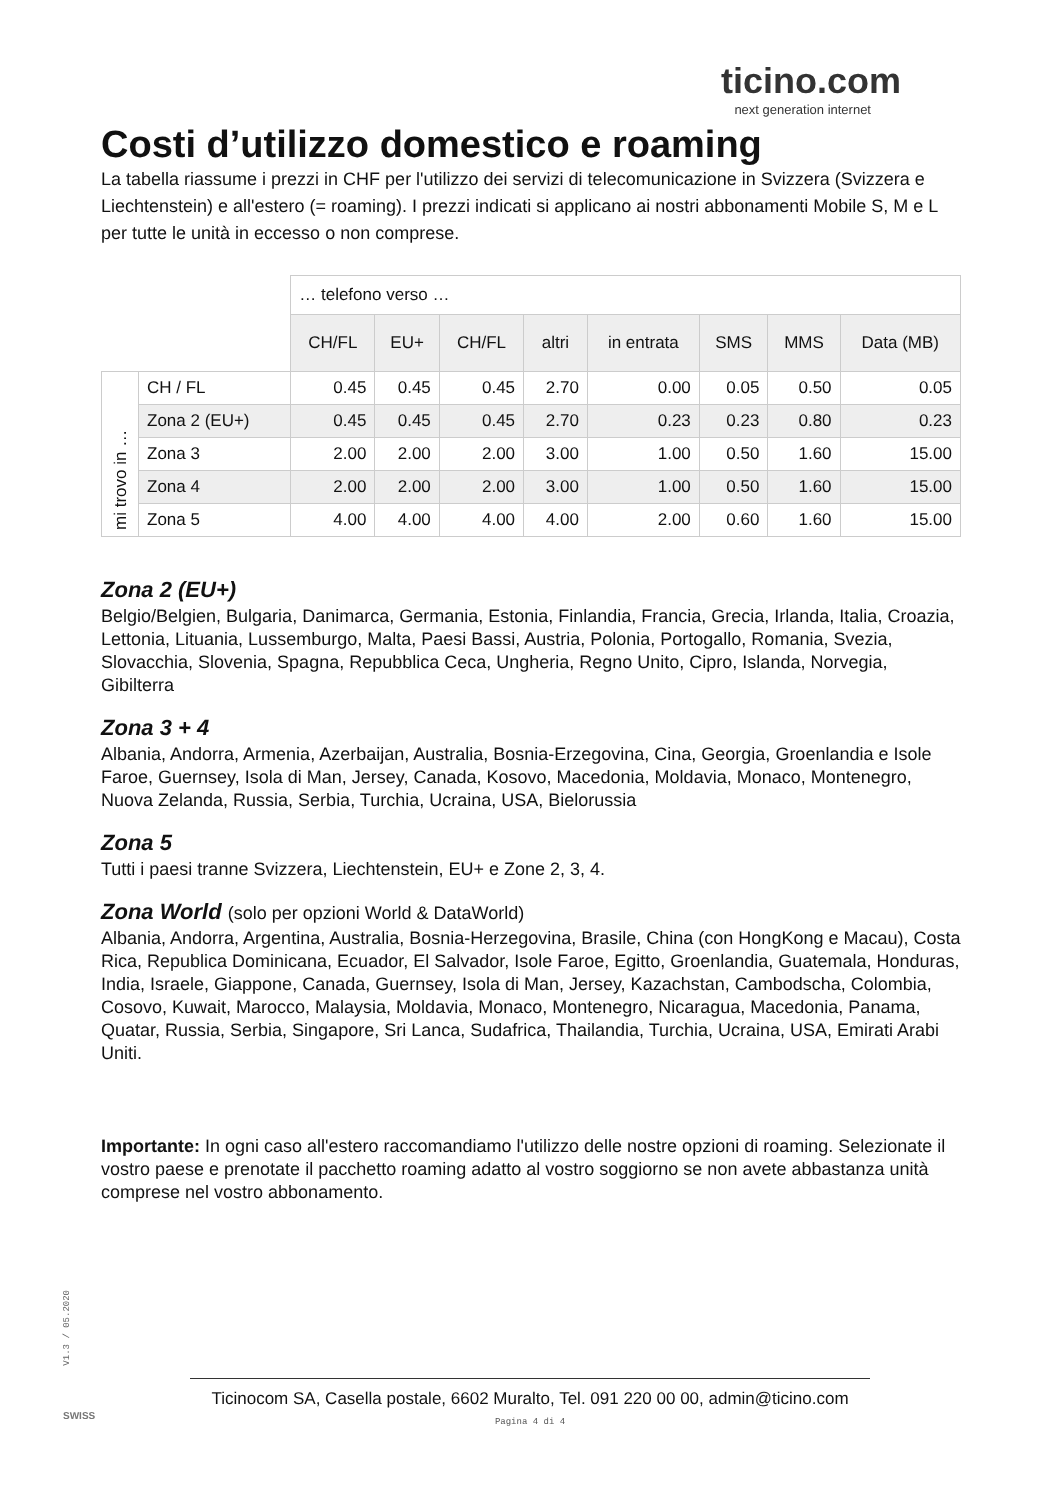ticino.com
next generation internet
Costi d’utilizzo domestico e roaming
La tabella riassume i prezzi in CHF per l'utilizzo dei servizi di telecomunicazione in Svizzera (Svizzera e Liechtenstein) e all'estero (= roaming). I prezzi indicati si applicano ai nostri abbonamenti Mobile S, M e L per tutte le unità in eccesso o non comprese.
| | | … telefono verso … | | | | | | | |
| | | CH/FL | EU+ | CH/FL | altri | in entrata | SMS | MMS | Data (MB) |
| mi trovo in … | CH / FL | 0.45 | 0.45 | 0.45 | 2.70 | 0.00 | 0.05 | 0.50 | 0.05 |
| | Zona 2 (EU+) | 0.45 | 0.45 | 0.45 | 2.70 | 0.23 | 0.23 | 0.80 | 0.23 |
| | Zona 3 | 2.00 | 2.00 | 2.00 | 3.00 | 1.00 | 0.50 | 1.60 | 15.00 |
| | Zona 4 | 2.00 | 2.00 | 2.00 | 3.00 | 1.00 | 0.50 | 1.60 | 15.00 |
| | Zona 5 | 4.00 | 4.00 | 4.00 | 4.00 | 2.00 | 0.60 | 1.60 | 15.00 |
Zona 2 (EU+)
Belgio/Belgien, Bulgaria, Danimarca, Germania, Estonia, Finlandia, Francia, Grecia, Irlanda, Italia, Croazia, Lettonia, Lituania, Lussemburgo, Malta, Paesi Bassi, Austria, Polonia, Portogallo, Romania, Svezia, Slovacchia, Slovenia, Spagna, Repubblica Ceca, Ungheria, Regno Unito, Cipro, Islanda, Norvegia, Gibilterra
Zona 3 + 4
Albania, Andorra, Armenia, Azerbaijan, Australia, Bosnia-Erzegovina, Cina, Georgia, Groenlandia e Isole Faroe, Guernsey, Isola di Man, Jersey, Canada, Kosovo, Macedonia, Moldavia, Monaco, Montenegro, Nuova Zelanda, Russia, Serbia, Turchia, Ucraina, USA, Bielorussia
Zona 5
Tutti i paesi tranne Svizzera, Liechtenstein, EU+ e Zone 2, 3, 4.
Zona World (solo per opzioni World & DataWorld)
Albania, Andorra, Argentina, Australia, Bosnia-Herzegovina, Brasile, China (con HongKong e Macau), Costa Rica, Republica Dominicana, Ecuador, El Salvador, Isole Faroe, Egitto, Groenlandia, Guatemala, Honduras, India, Israele, Giappone, Canada, Guernsey, Isola di Man, Jersey, Kazachstan, Cambodscha, Colombia, Cosovo, Kuwait, Marocco, Malaysia, Moldavia, Monaco, Montenegro, Nicaragua, Macedonia, Panama, Quatar, Russia, Serbia, Singapore, Sri Lanca, Sudafrica, Thailandia, Turchia, Ucraina, USA, Emirati Arabi Uniti.
Importante: In ogni caso all'estero raccomandiamo l'utilizzo delle nostre opzioni di roaming. Selezionate il vostro paese e prenotate il pacchetto roaming adatto al vostro soggiorno se non avete abbastanza unità comprese nel vostro abbonamento.
V1.3 / 05.2020
SWISS
Ticinocom SA, Casella postale, 6602 Muralto, Tel. 091 220 00 00, admin@ticino.com
Pagina 4 di 4